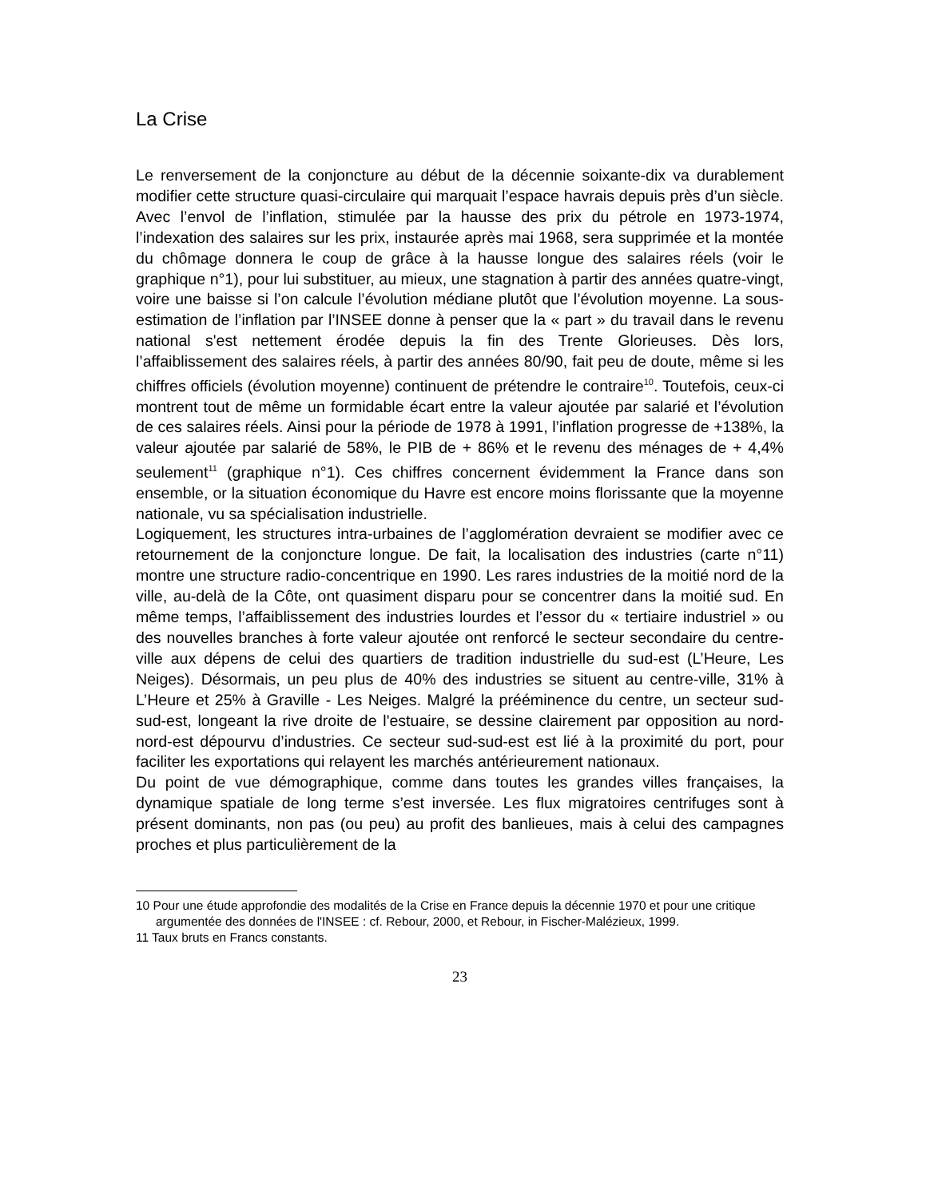La Crise
Le renversement de la conjoncture au début de la décennie soixante-dix va durablement modifier cette structure quasi-circulaire qui marquait l’espace havrais depuis près d’un siècle. Avec l’envol de l’inflation, stimulée par la hausse des prix du pétrole en 1973-1974, l’indexation des salaires sur les prix, instaurée après mai 1968, sera supprimée et la montée du chômage donnera le coup de grâce à la hausse longue des salaires réels (voir le graphique n°1), pour lui substituer, au mieux, une stagnation à partir des années quatre-vingt, voire une baisse si l’on calcule l’évolution médiane plutôt que l’évolution moyenne. La sous-estimation de l’inflation par l’INSEE donne à penser que la « part » du travail dans le revenu national s'est nettement érodée depuis la fin des Trente Glorieuses. Dès lors, l’affaiblissement des salaires réels, à partir des années 80/90, fait peu de doute, même si les chiffres officiels (évolution moyenne) continuent de prétendre le contraire<sup>10</sup>. Toutefois, ceux-ci montrent tout de même un formidable écart entre la valeur ajoutée par salarié et l’évolution de ces salaires réels. Ainsi pour la période de 1978 à 1991, l’inflation progresse de +138%, la valeur ajoutée par salarié de 58%, le PIB de + 86% et le revenu des ménages de + 4,4% seulement<sup>11</sup> (graphique n°1). Ces chiffres concernent évidemment la France dans son ensemble, or la situation économique du Havre est encore moins florissante que la moyenne nationale, vu sa spécialisation industrielle.
Logiquement, les structures intra-urbaines de l’agglomération devraient se modifier avec ce retournement de la conjoncture longue. De fait, la localisation des industries (carte n°11) montre une structure radio-concentrique en 1990. Les rares industries de la moitié nord de la ville, au-delà de la Côte, ont quasiment disparu pour se concentrer dans la moitié sud. En même temps, l’affaiblissement des industries lourdes et l’essor du « tertiaire industriel » ou des nouvelles branches à forte valeur ajoutée ont renforcé le secteur secondaire du centre-ville aux dépens de celui des quartiers de tradition industrielle du sud-est (L’Heure, Les Neiges). Désormais, un peu plus de 40% des industries se situent au centre-ville, 31% à L’Heure et 25% à Graville - Les Neiges. Malgré la prééminence du centre, un secteur sud-sud-est, longeant la rive droite de l'estuaire, se dessine clairement par opposition au nord-nord-est dépourvu d’industries. Ce secteur sud-sud-est est lié à la proximité du port, pour faciliter les exportations qui relayent les marchés antérieurement nationaux.
Du point de vue démographique, comme dans toutes les grandes villes françaises, la dynamique spatiale de long terme s’est inversée. Les flux migratoires centrifuges sont à présent dominants, non pas (ou peu) au profit des banlieues, mais à celui des campagnes proches et plus particulièrement de la
10 Pour une étude approfondie des modalités de la Crise en France depuis la décennie 1970 et pour une critique argumentée des données de l'INSEE : cf. Rebour, 2000, et Rebour, in Fischer-Malézieux, 1999.
11 Taux bruts en Francs constants.
23